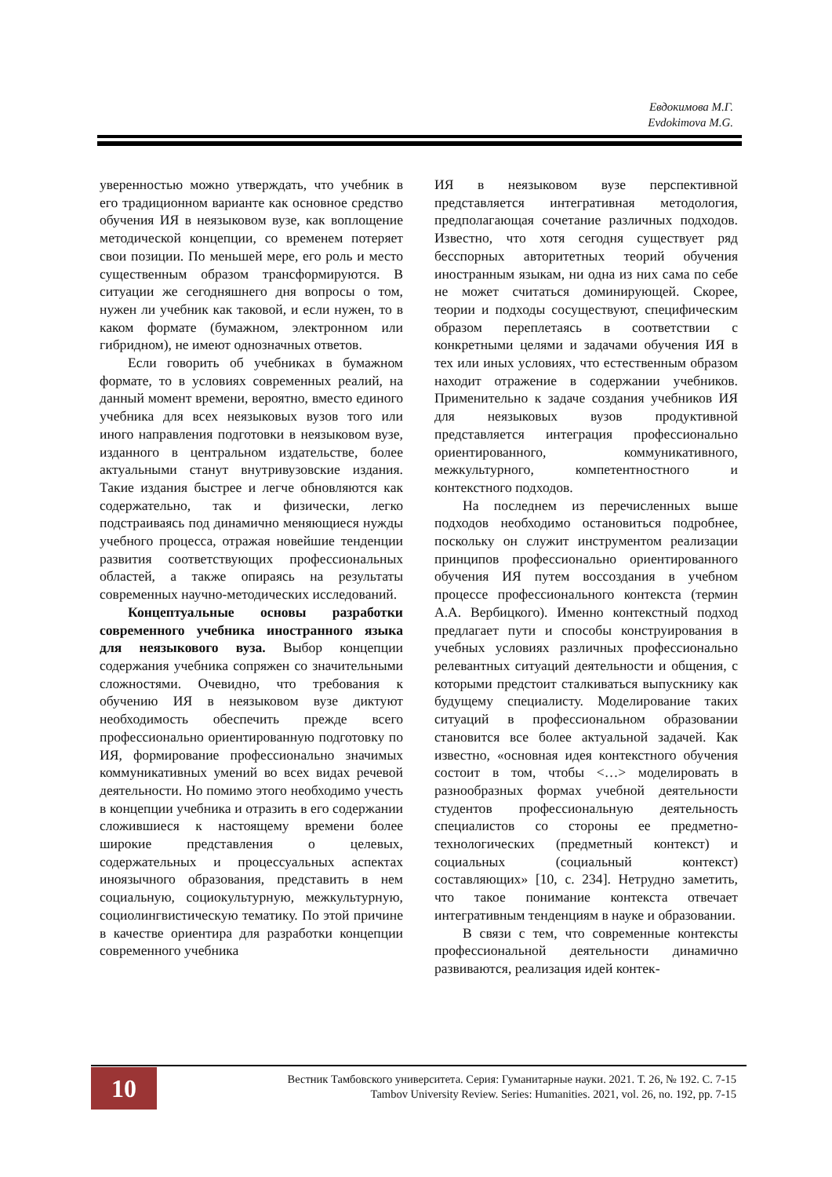Евдокимова М.Г.
Evdokimova M.G.
уверенностью можно утверждать, что учебник в его традиционном варианте как основное средство обучения ИЯ в неязыковом вузе, как воплощение методической концепции, со временем потеряет свои позиции. По меньшей мере, его роль и место существенным образом трансформируются. В ситуации же сегодняшнего дня вопросы о том, нужен ли учебник как таковой, и если нужен, то в каком формате (бумажном, электронном или гибридном), не имеют однозначных ответов.
Если говорить об учебниках в бумажном формате, то в условиях современных реалий, на данный момент времени, вероятно, вместо единого учебника для всех неязыковых вузов того или иного направления подготовки в неязыковом вузе, изданного в центральном издательстве, более актуальными станут внутривузовские издания. Такие издания быстрее и легче обновляются как содержательно, так и физически, легко подстраиваясь под динамично меняющиеся нужды учебного процесса, отражая новейшие тенденции развития соответствующих профессиональных областей, а также опираясь на результаты современных научно-методических исследований.
Концептуальные основы разработки современного учебника иностранного языка для неязыкового вуза. Выбор концепции содержания учебника сопряжен со значительными сложностями. Очевидно, что требования к обучению ИЯ в неязыковом вузе диктуют необходимость обеспечить прежде всего профессионально ориентированную подготовку по ИЯ, формирование профессионально значимых коммуникативных умений во всех видах речевой деятельности. Но помимо этого необходимо учесть в концепции учебника и отразить в его содержании сложившиеся к настоящему времени более широкие представления о целевых, содержательных и процессуальных аспектах иноязычного образования, представить в нем социальную, социокультурную, межкультурную, социолингвистическую тематику. По этой причине в качестве ориентира для разработки концепции современного учебника
ИЯ в неязыковом вузе перспективной представляется интегративная методология, предполагающая сочетание различных подходов. Известно, что хотя сегодня существует ряд бесспорных авторитетных теорий обучения иностранным языкам, ни одна из них сама по себе не может считаться доминирующей. Скорее, теории и подходы сосуществуют, специфическим образом переплетаясь в соответствии с конкретными целями и задачами обучения ИЯ в тех или иных условиях, что естественным образом находит отражение в содержании учебников. Применительно к задаче создания учебников ИЯ для неязыковых вузов продуктивной представляется интеграция профессионально ориентированного, коммуникативного, межкультурного, компетентностного и контекстного подходов.
На последнем из перечисленных выше подходов необходимо остановиться подробнее, поскольку он служит инструментом реализации принципов профессионально ориентированного обучения ИЯ путем воссоздания в учебном процессе профессионального контекста (термин А.А. Вербицкого). Именно контекстный подход предлагает пути и способы конструирования в учебных условиях различных профессионально релевантных ситуаций деятельности и общения, с которыми предстоит сталкиваться выпускнику как будущему специалисту. Моделирование таких ситуаций в профессиональном образовании становится все более актуальной задачей. Как известно, «основная идея контекстного обучения состоит в том, чтобы <…> моделировать в разнообразных формах учебной деятельности студентов профессиональную деятельность специалистов со стороны ее предметно-технологических (предметный контекст) и социальных (социальный контекст) составляющих» [10, с. 234]. Нетрудно заметить, что такое понимание контекста отвечает интегративным тенденциям в науке и образовании.
В связи с тем, что современные контексты профессиональной деятельности динамично развиваются, реализация идей контек-
10
Вестник Тамбовского университета. Серия: Гуманитарные науки. 2021. Т. 26, № 192. С. 7-15
Tambov University Review. Series: Humanities. 2021, vol. 26, no. 192, pp. 7-15